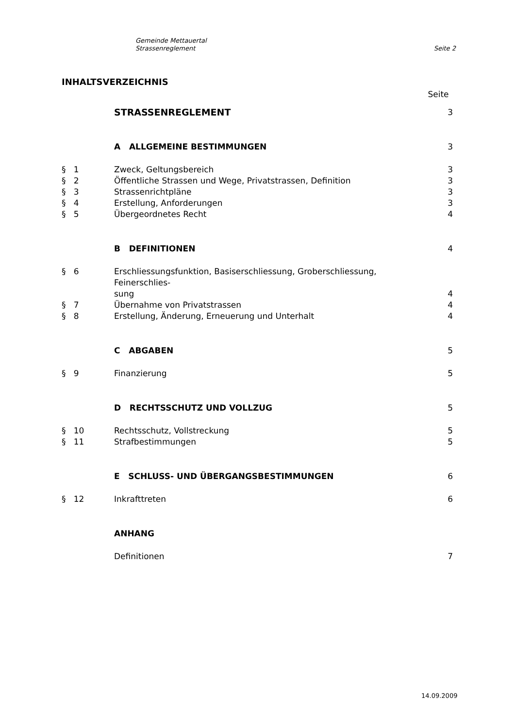Gemeinde Mettauertal
Strassenreglement
Seite 2
INHALTSVERZEICHNIS
| | | Seite |
| | STRASSENREGLEMENT | 3 |
| | A ALLGEMEINE BESTIMMUNGEN | 3 |
| § 1 | Zweck, Geltungsbereich | 3 |
| § 2 | Öffentliche Strassen und Wege, Privatstrassen, Definition | 3 |
| § 3 | Strassenrichtpläne | 3 |
| § 4 | Erstellung, Anforderungen | 3 |
| § 5 | Übergeordnetes Recht | 4 |
| | B DEFINITIONEN | 4 |
| § 6 | Erschliessungsfunktion, Basiserschliessung, Groberschliessung, Feinerschlies- sung | 4 |
| § 7 | Übernahme von Privatstrassen | 4 |
| § 8 | Erstellung, Änderung, Erneuerung und Unterhalt | 4 |
| | C ABGABEN | 5 |
| § 9 | Finanzierung | 5 |
| | D RECHTSSCHUTZ UND VOLLZUG | 5 |
| § 10 | Rechtsschutz, Vollstreckung | 5 |
| § 11 | Strafbestimmungen | 5 |
| | E SCHLUSS- UND ÜBERGANGSBESTIMMUNGEN | 6 |
| § 12 | Inkrafttreten | 6 |
| | ANHANG | |
| | Definitionen | 7 |
14.09.2009